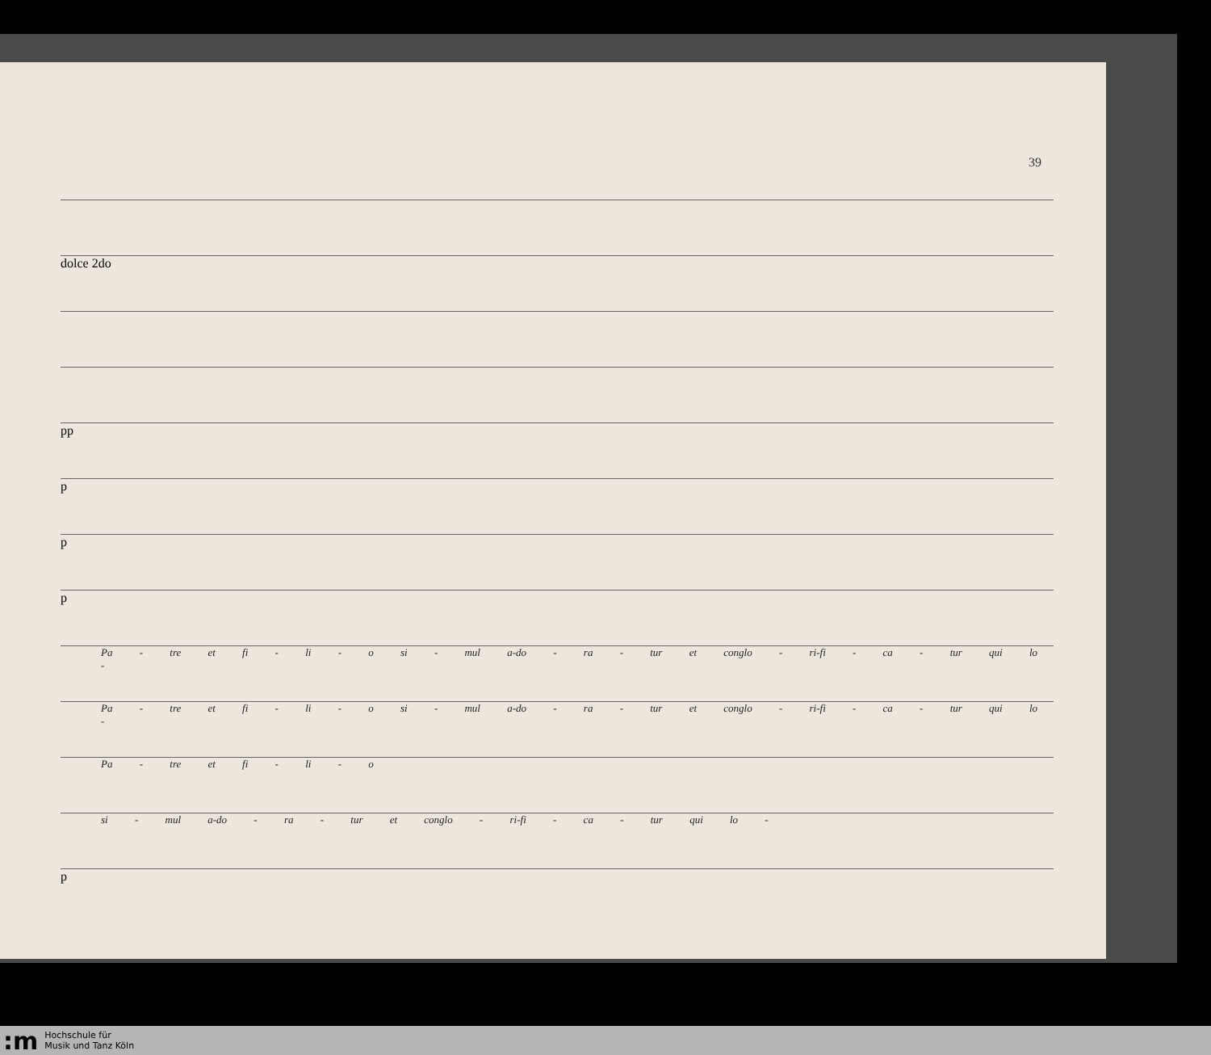39
dolce 2do
pp
p
p
p
Pa - tre et fi - li - o si - mul a-do - ra - tur et conglo - ri-fi - ca - tur qui lo -
Pa - tre et fi - li - o si - mul a-do - ra - tur et conglo - ri-fi - ca - tur qui lo -
Pa - tre et fi - li - o
si - mul a-do - ra - tur et conglo - ri-fi - ca - tur qui lo -
p
:m
Hochschule für
Musik und Tanz Köln